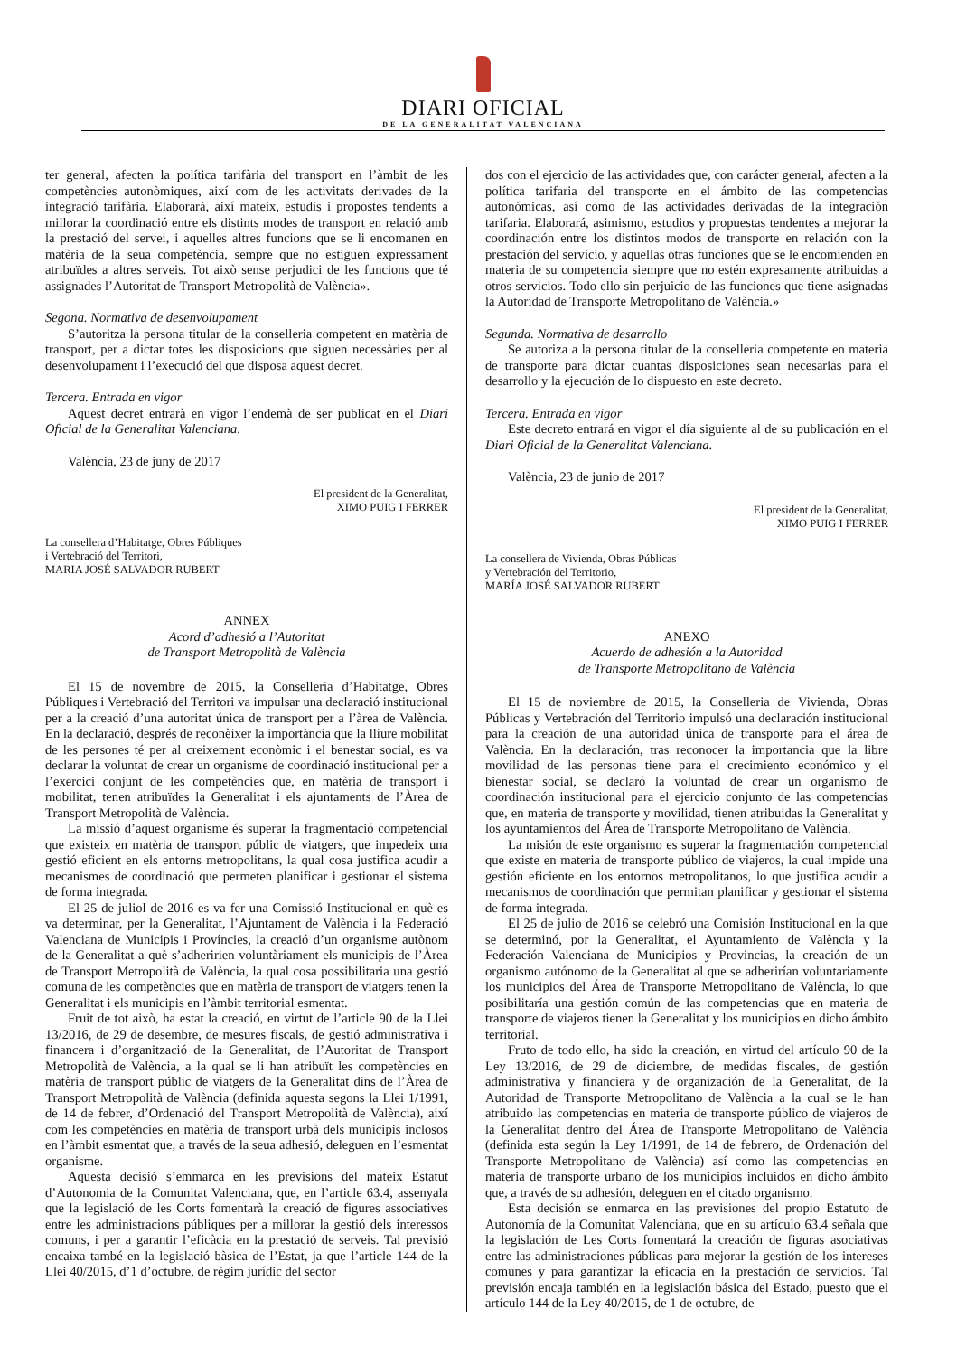DIARI OFICIAL
DE LA GENERALITAT VALENCIANA
ter general, afecten la política tarifària del transport en l’àmbit de les competències autonòmiques, així com de les activitats derivades de la integració tarifària. Elaborarà, així mateix, estudis i propostes tendents a millorar la coordinació entre els distints modes de transport en relació amb la prestació del servei, i aquelles altres funcions que se li encomanen en matèria de la seua competència, sempre que no estiguen expressament atribuïdes a altres serveis. Tot això sense perjudici de les funcions que té assignades l’Autoritat de Transport Metropolità de València».
Segona. Normativa de desenvolupament
S’autoritza la persona titular de la conselleria competent en matèria de transport, per a dictar totes les disposicions que siguen necessàries per al desenvolupament i l’execució del que disposa aquest decret.
Tercera. Entrada en vigor
Aquest decret entrarà en vigor l’endemà de ser publicat en el Diari Oficial de la Generalitat Valenciana.
València, 23 de juny de 2017
El president de la Generalitat,
XIMO PUIG I FERRER
La consellera d’Habitatge, Obres Públiques
i Vertebració del Territori,
MARIA JOSÉ SALVADOR RUBERT
ANNEX
Acord d’adhesió a l’Autoritat
de Transport Metropolità de València
El 15 de novembre de 2015, la Conselleria d’Habitatge, Obres Públiques i Vertebració del Territori va impulsar una declaració institucional per a la creació d’una autoritat única de transport per a l’àrea de València. En la declaració, després de reconèixer la importància que la lliure mobilitat de les persones té per al creixement econòmic i el benestar social, es va declarar la voluntat de crear un organisme de coordinació institucional per a l’exercici conjunt de les competències que, en matèria de transport i mobilitat, tenen atribuïdes la Generalitat i els ajuntaments de l’Àrea de Transport Metropolità de València.
La missió d’aquest organisme és superar la fragmentació competencial que existeix en matèria de transport públic de viatgers, que impedeix una gestió eficient en els entorns metropolitans, la qual cosa justifica acudir a mecanismes de coordinació que permeten planificar i gestionar el sistema de forma integrada.
El 25 de juliol de 2016 es va fer una Comissió Institucional en què es va determinar, per la Generalitat, l’Ajuntament de València i la Federació Valenciana de Municipis i Províncies, la creació d’un organisme autònom de la Generalitat a què s’adheririen voluntàriament els municipis de l’Àrea de Transport Metropolità de València, la qual cosa possibilitaria una gestió comuna de les competències que en matèria de transport de viatgers tenen la Generalitat i els municipis en l’àmbit territorial esmentat.
Fruit de tot això, ha estat la creació, en virtut de l’article 90 de la Llei 13/2016, de 29 de desembre, de mesures fiscals, de gestió administrativa i financera i d’organització de la Generalitat, de l’Autoritat de Transport Metropolità de València, a la qual se li han atribuït les competències en matèria de transport públic de viatgers de la Generalitat dins de l’Àrea de Transport Metropolità de València (definida aquesta segons la Llei 1/1991, de 14 de febrer, d’Ordenació del Transport Metropolità de València), així com les competències en matèria de transport urbà dels municipis inclosos en l’àmbit esmentat que, a través de la seua adhesió, deleguen en l’esmentat organisme.
Aquesta decisió s’emmarca en les previsions del mateix Estatut d’Autonomia de la Comunitat Valenciana, que, en l’article 63.4, assenyala que la legislació de les Corts fomentarà la creació de figures associatives entre les administracions públiques per a millorar la gestió dels interessos comuns, i per a garantir l’eficàcia en la prestació de serveis. Tal previsió encaixa també en la legislació bàsica de l’Estat, ja que l’article 144 de la Llei 40/2015, d’1 d’octubre, de règim jurídic del sector
dos con el ejercicio de las actividades que, con carácter general, afecten a la política tarifaria del transporte en el ámbito de las competencias autonómicas, así como de las actividades derivadas de la integración tarifaria. Elaborará, asimismo, estudios y propuestas tendentes a mejorar la coordinación entre los distintos modos de transporte en relación con la prestación del servicio, y aquellas otras funciones que se le encomienden en materia de su competencia siempre que no estén expresamente atribuidas a otros servicios. Todo ello sin perjuicio de las funciones que tiene asignadas la Autoridad de Transporte Metropolitano de València.»
Segunda. Normativa de desarrollo
Se autoriza a la persona titular de la conselleria competente en materia de transporte para dictar cuantas disposiciones sean necesarias para el desarrollo y la ejecución de lo dispuesto en este decreto.
Tercera. Entrada en vigor
Este decreto entrará en vigor el día siguiente al de su publicación en el Diari Oficial de la Generalitat Valenciana.
València, 23 de junio de 2017
El president de la Generalitat,
XIMO PUIG I FERRER
La consellera de Vivienda, Obras Públicas
y Vertebración del Territorio,
MARÍA JOSÉ SALVADOR RUBERT
ANEXO
Acuerdo de adhesión a la Autoridad
de Transporte Metropolitano de València
El 15 de noviembre de 2015, la Conselleria de Vivienda, Obras Públicas y Vertebración del Territorio impulsó una declaración institucional para la creación de una autoridad única de transporte para el área de València. En la declaración, tras reconocer la importancia que la libre movilidad de las personas tiene para el crecimiento económico y el bienestar social, se declaró la voluntad de crear un organismo de coordinación institucional para el ejercicio conjunto de las competencias que, en materia de transporte y movilidad, tienen atribuidas la Generalitat y los ayuntamientos del Área de Transporte Metropolitano de València.
La misión de este organismo es superar la fragmentación competencial que existe en materia de transporte público de viajeros, la cual impide una gestión eficiente en los entornos metropolitanos, lo que justifica acudir a mecanismos de coordinación que permitan planificar y gestionar el sistema de forma integrada.
El 25 de julio de 2016 se celebró una Comisión Institucional en la que se determinó, por la Generalitat, el Ayuntamiento de València y la Federación Valenciana de Municipios y Provincias, la creación de un organismo autónomo de la Generalitat al que se adherirían voluntariamente los municipios del Área de Transporte Metropolitano de València, lo que posibilitaría una gestión común de las competencias que en materia de transporte de viajeros tienen la Generalitat y los municipios en dicho ámbito territorial.
Fruto de todo ello, ha sido la creación, en virtud del artículo 90 de la Ley 13/2016, de 29 de diciembre, de medidas fiscales, de gestión administrativa y financiera y de organización de la Generalitat, de la Autoridad de Transporte Metropolitano de València a la cual se le han atribuido las competencias en materia de transporte público de viajeros de la Generalitat dentro del Área de Transporte Metropolitano de València (definida esta según la Ley 1/1991, de 14 de febrero, de Ordenación del Transporte Metropolitano de València) así como las competencias en materia de transporte urbano de los municipios incluidos en dicho ámbito que, a través de su adhesión, deleguen en el citado organismo.
Esta decisión se enmarca en las previsiones del propio Estatuto de Autonomía de la Comunitat Valenciana, que en su artículo 63.4 señala que la legislación de Les Corts fomentará la creación de figuras asociativas entre las administraciones públicas para mejorar la gestión de los intereses comunes y para garantizar la eficacia en la prestación de servicios. Tal previsión encaja también en la legislación básica del Estado, puesto que el artículo 144 de la Ley 40/2015, de 1 de octubre, de